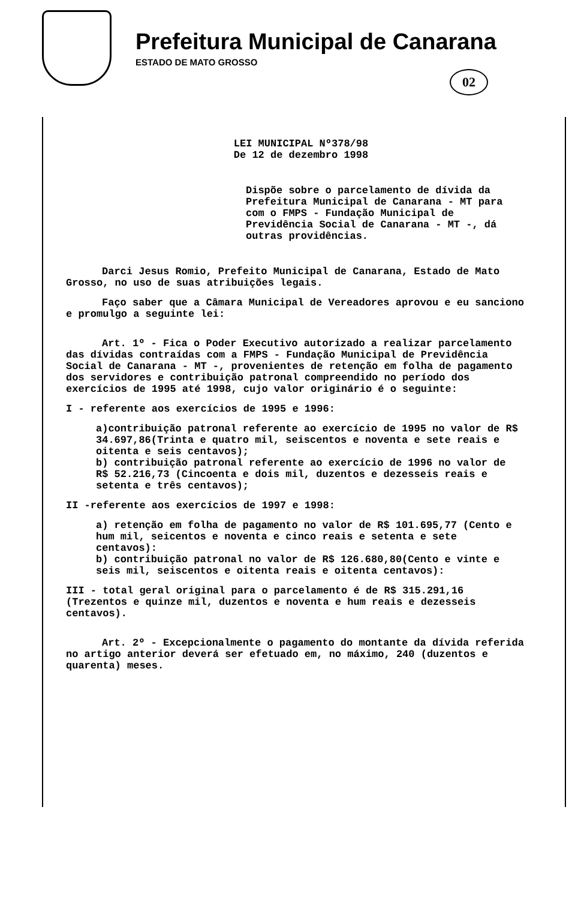Prefeitura Municipal de Canarana
ESTADO DE MATO GROSSO
02
LEI MUNICIPAL Nº378/98
De 12 de dezembro 1998
Dispõe sobre o parcelamento de dívida da Prefeitura Municipal de Canarana - MT para com o FMPS - Fundação Municipal de Previdência Social de Canarana - MT -, dá outras providências.
Darci Jesus Romio, Prefeito Municipal de Canarana, Estado de Mato Grosso, no uso de suas atribuições legais.
Faço saber que a Câmara Municipal de Vereadores aprovou e eu sanciono e promulgo a seguinte lei:
Art. 1º - Fica o Poder Executivo autorizado a realizar parcelamento das dívidas contraídas com a FMPS - Fundação Municipal de Previdência Social de Canarana - MT -, provenientes de retenção em folha de pagamento dos servidores e contribuição patronal compreendido no período dos exercícios de 1995 até 1998, cujo valor originário é o seguinte:
I - referente aos exercícios de 1995 e 1996:
a)contribuição patronal referente ao exercício de 1995 no valor de R$ 34.697,86(Trinta e quatro mil, seiscentos e noventa e sete reais e oitenta e seis centavos);
b) contribuição patronal referente ao exercício de 1996 no valor de R$ 52.216,73 (Cincoenta e dois mil, duzentos e dezesseis reais e setenta e três centavos);
II -referente aos exercícios de 1997 e 1998:
a) retenção em folha de pagamento no valor de R$ 101.695,77 (Cento e hum mil, seicentos e noventa e cinco reais e setenta e sete centavos):
b) contribuição patronal no valor de R$ 126.680,80(Cento e vinte e seis mil, seiscentos e oitenta reais e oitenta centavos):
III - total geral original para o parcelamento é de R$ 315.291,16 (Trezentos e quinze mil, duzentos e noventa e hum reais e dezesseis centavos).
Art. 2º - Excepcionalmente o pagamento do montante da dívida referida no artigo anterior deverá ser efetuado em, no máximo, 240 (duzentos e quarenta) meses.